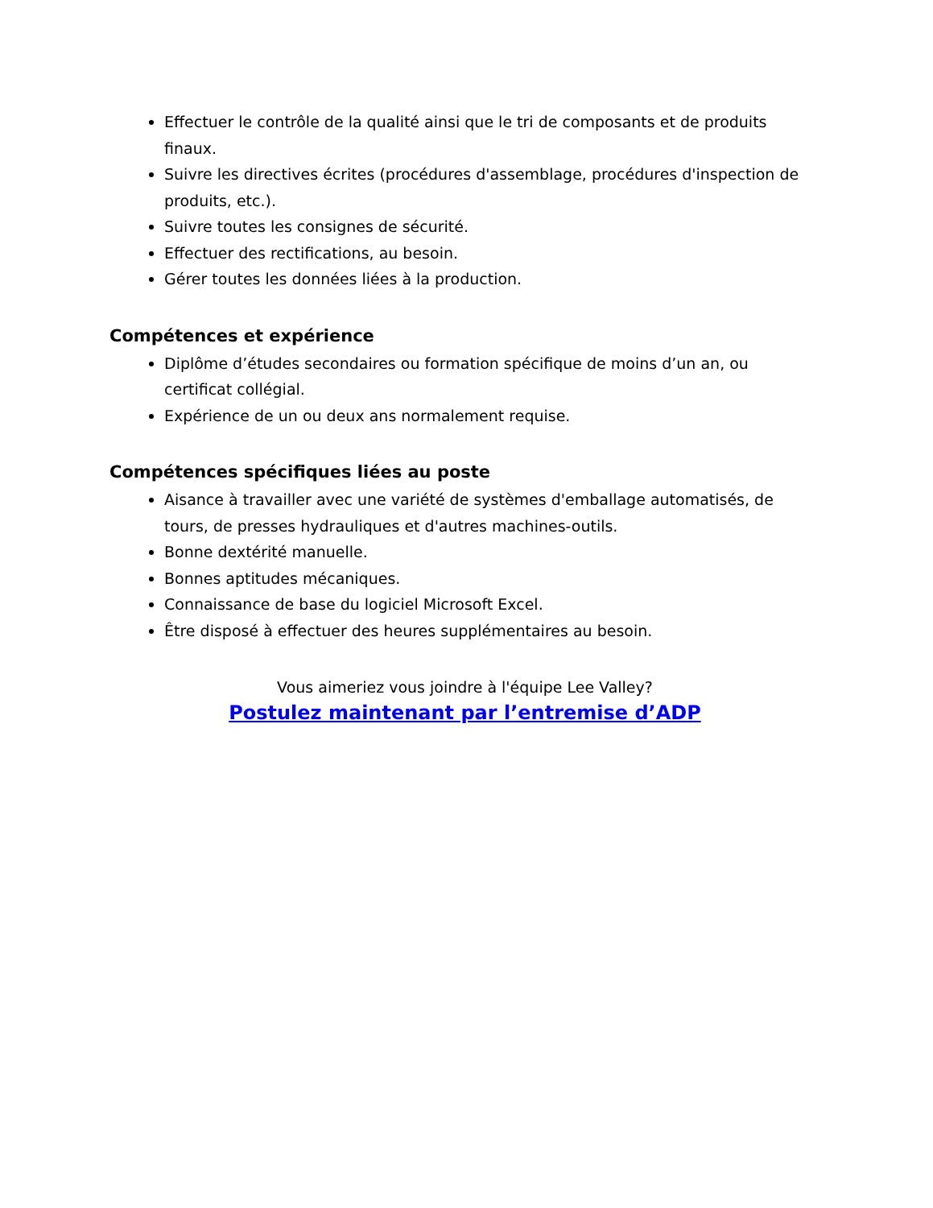Effectuer le contrôle de la qualité ainsi que le tri de composants et de produits finaux.
Suivre les directives écrites (procédures d'assemblage, procédures d'inspection de produits, etc.).
Suivre toutes les consignes de sécurité.
Effectuer des rectifications, au besoin.
Gérer toutes les données liées à la production.
Compétences et expérience
Diplôme d’études secondaires ou formation spécifique de moins d’un an, ou certificat collégial.
Expérience de un ou deux ans normalement requise.
Compétences spécifiques liées au poste
Aisance à travailler avec une variété de systèmes d'emballage automatisés, de tours, de presses hydrauliques et d'autres machines-outils.
Bonne dextérité manuelle.
Bonnes aptitudes mécaniques.
Connaissance de base du logiciel Microsoft Excel.
Être disposé à effectuer des heures supplémentaires au besoin.
Vous aimeriez vous joindre à l'équipe Lee Valley?
Postulez maintenant par l’entremise d’ADP